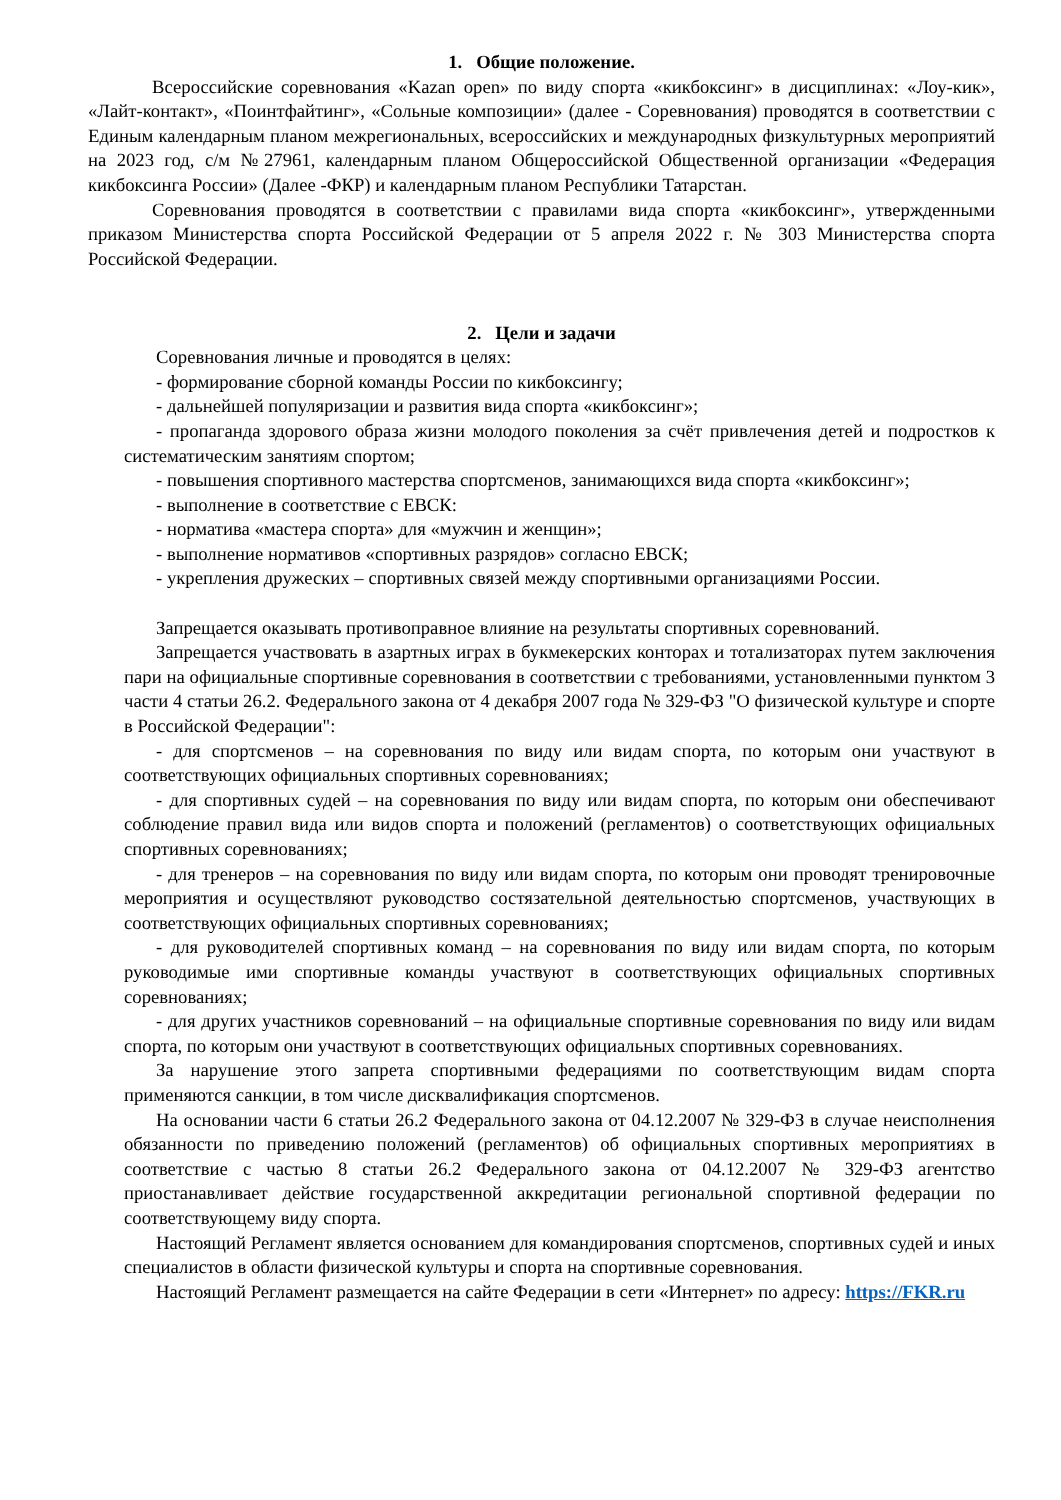1. Общие положение.
Всероссийские соревнования «Kazan open» по виду спорта «кикбоксинг» в дисциплинах: «Лоу-кик», «Лайт-контакт», «Поинтфайтинг», «Сольные композиции» (далее - Соревнования) проводятся в соответствии с Единым календарным планом межрегиональных, всероссийских и международных физкультурных мероприятий на 2023 год, с/м №27961, календарным планом Общероссийской Общественной организации «Федерация кикбоксинга России» (Далее -ФКР) и календарным планом Республики Татарстан.
Соревнования проводятся в соответствии с правилами вида спорта «кикбоксинг», утвержденными приказом Министерства спорта Российской Федерации от 5 апреля 2022 г. № 303 Министерства спорта Российской Федерации.
2. Цели и задачи
Соревнования личные и проводятся в целях:
- формирование сборной команды России по кикбоксингу;
- дальнейшей популяризации и развития вида спорта «кикбоксинг»;
- пропаганда здорового образа жизни молодого поколения за счёт привлечения детей и подростков к систематическим занятиям спортом;
- повышения спортивного мастерства спортсменов, занимающихся вида спорта «кикбоксинг»;
- выполнение в соответствие с ЕВСК:
- норматива «мастера спорта» для «мужчин и женщин»;
- выполнение нормативов «спортивных разрядов» согласно ЕВСК;
- укрепления дружеских – спортивных связей между спортивными организациями России.
Запрещается оказывать противоправное влияние на результаты спортивных соревнований.
Запрещается участвовать в азартных играх в букмекерских конторах и тотализаторах путем заключения пари на официальные спортивные соревнования в соответствии с требованиями, установленными пунктом 3 части 4 статьи 26.2. Федерального закона от 4 декабря 2007 года № 329-ФЗ "О физической культуре и спорте в Российской Федерации":
- для спортсменов – на соревнования по виду или видам спорта, по которым они участвуют в соответствующих официальных спортивных соревнованиях;
- для спортивных судей – на соревнования по виду или видам спорта, по которым они обеспечивают соблюдение правил вида или видов спорта и положений (регламентов) о соответствующих официальных спортивных соревнованиях;
- для тренеров – на соревнования по виду или видам спорта, по которым они проводят тренировочные мероприятия и осуществляют руководство состязательной деятельностью спортсменов, участвующих в соответствующих официальных спортивных соревнованиях;
- для руководителей спортивных команд – на соревнования по виду или видам спорта, по которым руководимые ими спортивные команды участвуют в соответствующих официальных спортивных соревнованиях;
- для других участников соревнований – на официальные спортивные соревнования по виду или видам спорта, по которым они участвуют в соответствующих официальных спортивных соревнованиях.
За нарушение этого запрета спортивными федерациями по соответствующим видам спорта применяются санкции, в том числе дисквалификация спортсменов.
На основании части 6 статьи 26.2 Федерального закона от 04.12.2007 № 329-ФЗ в случае неисполнения обязанности по приведению положений (регламентов) об официальных спортивных мероприятиях в соответствие с частью 8 статьи 26.2 Федерального закона от 04.12.2007 № 329-ФЗ агентство приостанавливает действие государственной аккредитации региональной спортивной федерации по соответствующему виду спорта.
Настоящий Регламент является основанием для командирования спортсменов, спортивных судей и иных специалистов в области физической культуры и спорта на спортивные соревнования.
Настоящий Регламент размещается на сайте Федерации в сети «Интернет» по адресу: https://FKR.ru